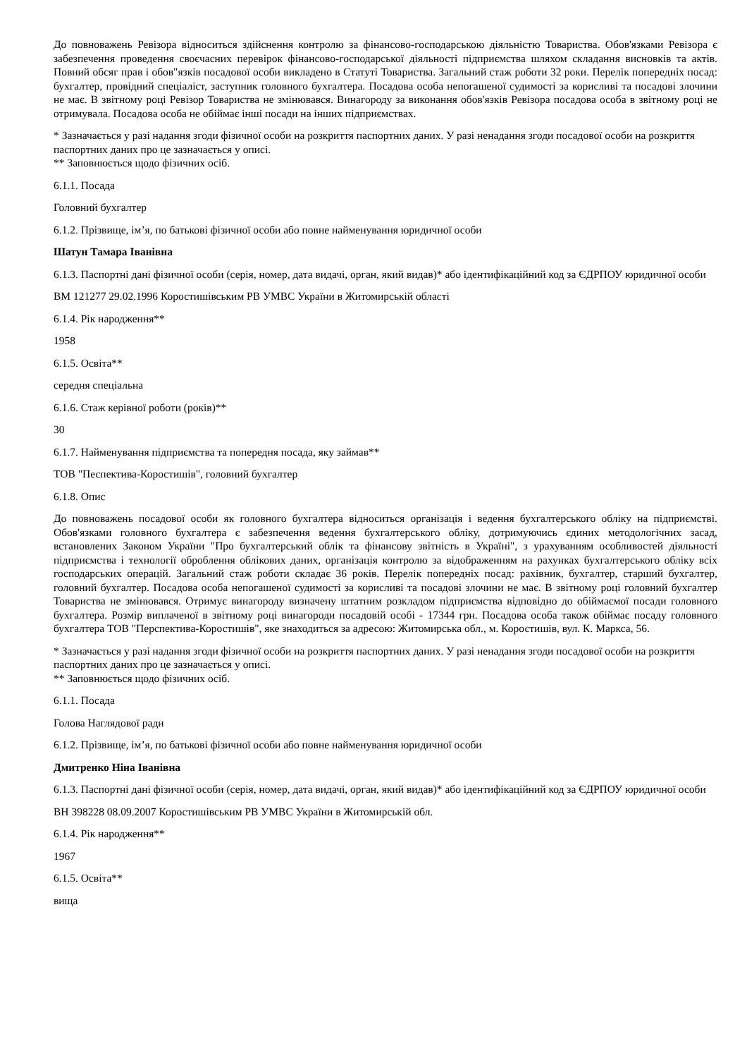До повноважень Ревізора відноситься здійснення контролю за фінансово-господарською діяльністю Товариства. Обов'язками Ревізора є забезпечення проведення своєчасних перевірок фінансово-господарської діяльності підприємства шляхом складання висновків та актів. Повний обсяг прав і обов"язків посадової особи викладено в Статуті Товариства. Загальний стаж роботи 32 роки. Перелік попередніх посад: бухгалтер, провідний спеціаліст, заступник головного бухгалтера. Посадова особа непогашеної судимості за корисливі та посадові злочини не має. В звітному році Ревізор Товариства не змінювався. Винагороду за виконання обов'язків Ревізора посадова особа в звітному році не отримувала. Посадова особа не обіймає інші посади на інших підприємствах.
* Зазначається у разі надання згоди фізичної особи на розкриття паспортних даних. У разі ненадання згоди посадової особи на розкриття паспортних даних про це зазначається у описі.
** Заповнюється щодо фізичних осіб.
6.1.1. Посада
Головний бухгалтер
6.1.2. Прізвище, ім’я, по батькові фізичної особи або повне найменування юридичної особи
Шатун Тамара Іванівна
6.1.3. Паспортні дані фізичної особи (серія, номер, дата видачі, орган, який видав)* або ідентифікаційний код за ЄДРПОУ юридичної особи
ВМ 121277 29.02.1996 Коростишівським РВ УМВС України в Житомирській області
6.1.4. Рік народження**
1958
6.1.5. Освіта**
середня спеціальна
6.1.6. Стаж керівної роботи (років)**
30
6.1.7. Найменування підприємства та попередня посада, яку займав**
ТОВ "Песпектива-Коростишів", головний бухгалтер
6.1.8. Опис
До повноважень посадової особи як головного бухгалтера відноситься організація і ведення бухгалтерського обліку на підприємстві. Обов'язками головного бухгалтера є забезпечення ведення бухгалтерського обліку, дотримуючись єдиних методологічних засад, встановлених Законом України "Про бухгалтерський облік та фінансову звітність в Україні", з урахуванням особливостей діяльності підприємства і технології оброблення облікових даних, організація контролю за відображенням на рахунках бухгалтерського обліку всіх господарських операцій. Загальний стаж роботи складає 36 років. Перелік попередніх посад: рахівник, бухгалтер, старший бухгалтер, головний бухгалтер. Посадова особа непогашеної судимості за корисливі та посадові злочини не має. В звітному році головний бухгалтер Товариства не змінювався. Отримує винагороду визначену штатним розкладом підприємства відповідно до обіймаємої посади головного бухгалтера. Розмір виплаченої в звітному році винагороди посадовій особі - 17344 грн. Посадова особа також обіймає посаду головного бухгалтера ТОВ "Перспектива-Коростишів", яке знаходиться за адресою: Житомирська обл., м. Коростишів, вул. К. Маркса, 56.
* Зазначається у разі надання згоди фізичної особи на розкриття паспортних даних. У разі ненадання згоди посадової особи на розкриття паспортних даних про це зазначається у описі.
** Заповнюється щодо фізичних осіб.
6.1.1. Посада
Голова Наглядової ради
6.1.2. Прізвище, ім’я, по батькові фізичної особи або повне найменування юридичної особи
Дмитренко Ніна Іванівна
6.1.3. Паспортні дані фізичної особи (серія, номер, дата видачі, орган, який видав)* або ідентифікаційний код за ЄДРПОУ юридичної особи
ВН 398228 08.09.2007 Коростишівським РВ УМВС України в Житомирській обл.
6.1.4. Рік народження**
1967
6.1.5. Освіта**
вища